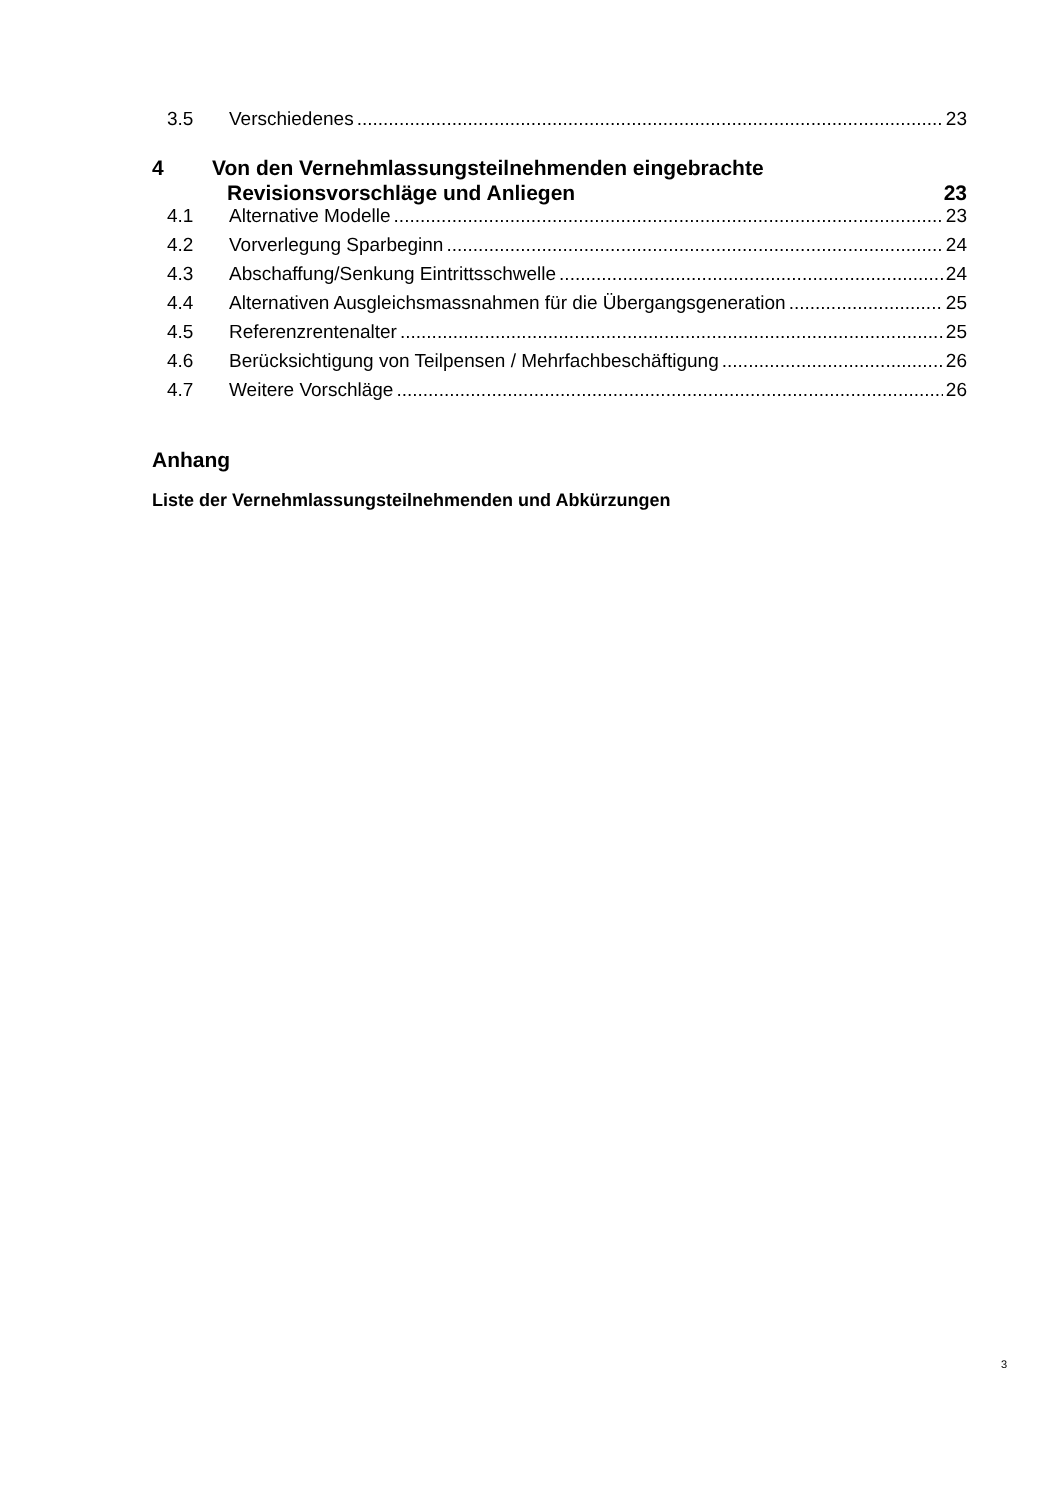3.5 Verschiedenes 23
4 Von den Vernehmlassungsteilnehmenden eingebrachte
Revisionsvorschläge und Anliegen 23
4.1 Alternative Modelle 23
4.2 Vorverlegung Sparbeginn 24
4.3 Abschaffung/Senkung Eintrittsschwelle 24
4.4 Alternativen Ausgleichsmassnahmen für die Übergangsgeneration 25
4.5 Referenzrentenalter 25
4.6 Berücksichtigung von Teilpensen / Mehrfachbeschäftigung 26
4.7 Weitere Vorschläge 26
Anhang
Liste der Vernehmlassungsteilnehmenden und Abkürzungen
3